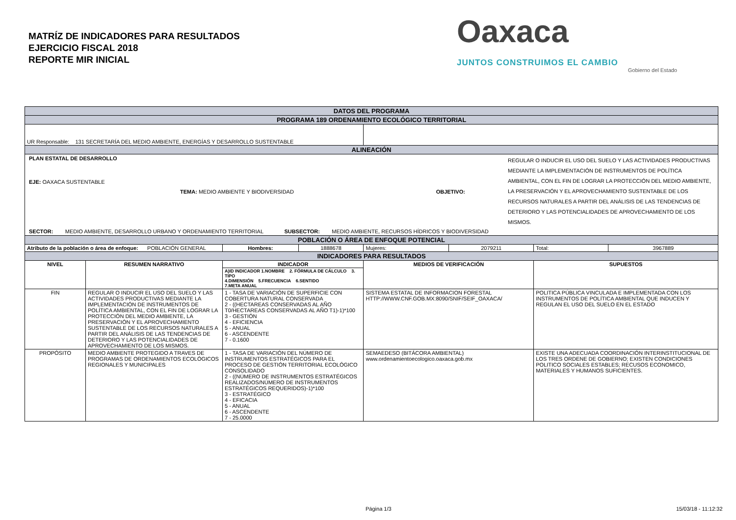MATRÍZ DE INDICADORES PARA RESULTADOS
EJERCICIO FISCAL 2018
REPORTE MIR INICIAL
Oaxaca
JUNTOS CONSTRUIMOS EL CAMBIO
Gobierno del Estado
| DATOS DEL PROGRAMA | | | | | | | |
| PROGRAMA 189 ORDENAMIENTO ECOLÓGICO TERRITORIAL | | | | | | | |
| UR Responsable: 131 SECRETARÍA DEL MEDIO AMBIENTE, ENERGÍAS Y DESARROLLO SUSTENTABLE | | | | | | | |
| ALINEACIÓN | | | | | | | |
| / PLAN ESTATAL DE DESARROLLO EJE: OAXACA SUSTENTABLE / TEMA: MEDIO AMBIENTE Y BIODIVERSIDAD / OBJETIVO: / REGULAR O INDUCIR EL USO DEL SUELO Y LAS ACTIVIDADES PRODUCTIVAS MEDIANTE LA IMPLEMENTACIÓN DE INSTRUMENTOS DE POLÍTICA AMBIENTAL, CON EL FIN DE LOGRAR LA PROTECCIÓN DEL MEDIO AMBIENTE, LA PRESERVACIÓN Y EL APROVECHAMIENTO SUSTENTABLE DE LOS RECURSOS NATURALES A PARTIR DEL ANÁLISIS DE LAS TENDENCIAS DE DETERIORO Y LAS POTENCIALIDADES DE APROVECHAMIENTO DE LOS MISMOS. / / SECTOR: MEDIO AMBIENTE, DESARROLLO URBANO Y ORDENAMIENTO TERRITORIAL SUBSECTOR: MEDIO AMBIENTE, RECURSOS HÍDRICOS Y BIODIVERSIDAD / / / / | | | | | | | |
| POBLACIÓN O ÁREA DE ENFOQUE POTENCIAL | | | | | | | |
| Atributo de la población o área de enfoque: POBLACIÓN GENERAL | | Hombres: | 1888678 | Mujeres: | 2079211 | Total: | 3967889 |
| INDICADORES PARA RESULTADOS | | | | | | | |
| NIVEL | RESUMEN NARRATIVO | INDICADOR | | MEDIOS DE VERIFICACIÓN | | SUPUESTOS | |
| | | A)ID INDICADOR 1.NOMBRE 2. FÓRMULA DE CÁLCULO 3. TIPO 4.DIMENSIÓN 5.FRECUENCIA 6.SENTIDO 7.META ANUAL | | | | | |
| FIN | REGULAR O INDUCIR EL USO DEL SUELO Y LAS ACTIVIDADES PRODUCTIVAS MEDIANTE LA IMPLEMENTACIÓN DE INSTRUMENTOS DE POLÍTICA AMBIENTAL, CON EL FIN DE LOGRAR LA PROTECCIÓN DEL MEDIO AMBIENTE, LA PRESERVACIÓN Y EL APROVECHAMIENTO SUSTENTABLE DE LOS RECURSOS NATURALES A PARTIR DEL ANÁLISIS DE LAS TENDENCIAS DE DETERIORO Y LAS POTENCIALIDADES DE APROVECHAMIENTO DE LOS MISMOS. | 1 - TASA DE VARIACIÓN DE SUPERFICIE CON COBERTURA NATURAL CONSERVADA 2 - ((HECTAREAS CONSERVADAS AL AÑO T0/HECTAREAS CONSERVADAS AL AÑO T1)-1)*100 3 - GESTIÓN 4 - EFICIENCIA 5 - ANUAL 6 - ASCENDENTE 7 - 0.1600 | | SISTEMA ESTATAL DE INFORMACION FORESTAL HTTP://WWW.CNF.GOB.MX:8090/SNIF/SEIF_OAXACA/ | | POLITICA PÚBLICA VINCULADA E IMPLEMENTADA CON LOS INSTRUMENTOS DE POLÍTICA AMBIENTAL QUE INDUCEN Y REGULAN EL USO DEL SUELO EN EL ESTADO | |
| PROPÓSITO | MEDIO AMBIENTE PROTEGIDO A TRAVES DE PROGRAMAS DE ORDENAMIENTOS ECOLÓGICOS REGIONALES Y MUNICIPALES | 1 - TASA DE VARIACIÓN DEL NÚMERO DE INSTRUMENTOS ESTRATÉGICOS PARA EL PROCESO DE GESTIÓN TERRITORIAL ECOLÓGICO CONSOLIDADO 2 - ((NÚMERO DE INSTRUMENTOS ESTRATÉGICOS REALIZADOS/NÚMERO DE INSTRUMENTOS ESTRATÉGICOS REQUERIDOS)-1)*100 3 - ESTRATÉGICO 4 - EFICACIA 5 - ANUAL 6 - ASCENDENTE 7 - 25.0000 | | SEMAEDESO (BITÁCORA AMBIENTAL) www.ordenamientoecologico.oaxaca.gob.mx | | EXISTE UNA ADECUADA COORDINACIÓN INTERINSTITUCIONAL DE LOS TRES ORDENE DE GOBIERNO; EXISTEN CONDICIONES POLITICO SOCIALES ESTABLES; RECUSOS ECONOMICO, MATERIALES Y HUMANOS SUFICIENTES. | |
Página 1/3 15/03/18 - 11:12:32